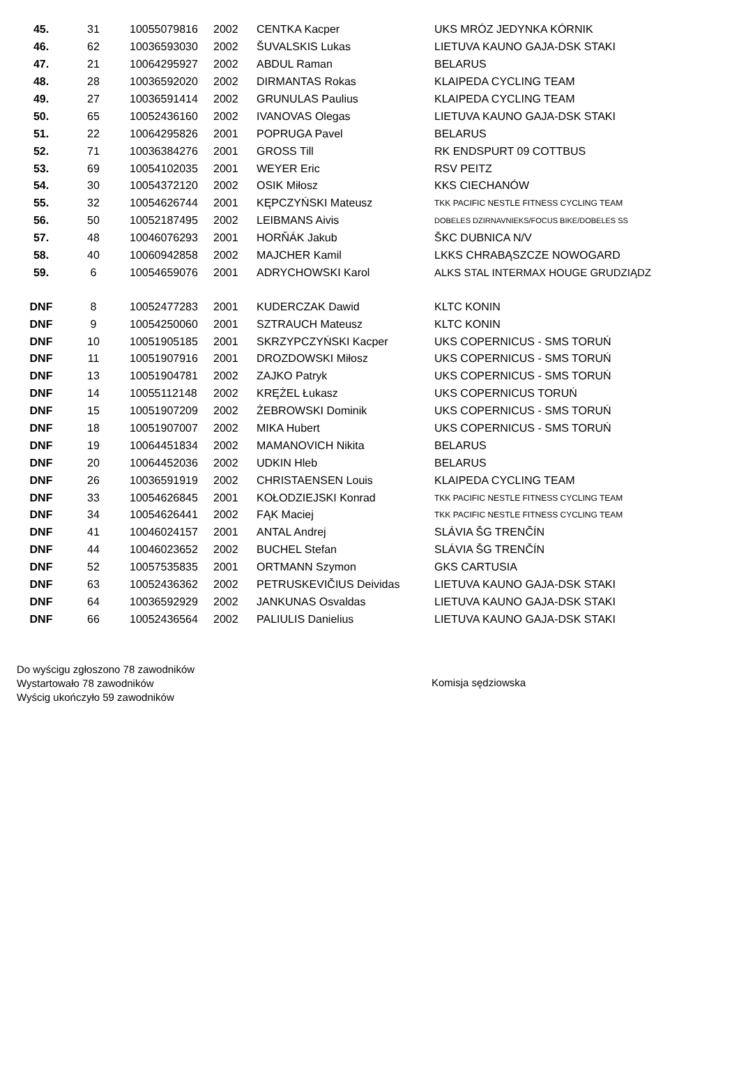| 45. | 31 | 10055079816 | 2002 | CENTKA Kacper | UKS MRÓZ JEDYNKA KÓRNIK |
| 46. | 62 | 10036593030 | 2002 | ŠUVALSKIS Lukas | LIETUVA KAUNO GAJA-DSK STAKI |
| 47. | 21 | 10064295927 | 2002 | ABDUL Raman | BELARUS |
| 48. | 28 | 10036592020 | 2002 | DIRMANTAS Rokas | KLAIPEDA CYCLING TEAM |
| 49. | 27 | 10036591414 | 2002 | GRUNULAS Paulius | KLAIPEDA CYCLING TEAM |
| 50. | 65 | 10052436160 | 2002 | IVANOVAS Olegas | LIETUVA KAUNO GAJA-DSK STAKI |
| 51. | 22 | 10064295826 | 2001 | POPRUGA Pavel | BELARUS |
| 52. | 71 | 10036384276 | 2001 | GROSS Till | RK ENDSPURT 09 COTTBUS |
| 53. | 69 | 10054102035 | 2001 | WEYER Eric | RSV PEITZ |
| 54. | 30 | 10054372120 | 2002 | OSIK Miłosz | KKS CIECHANÓW |
| 55. | 32 | 10054626744 | 2001 | KĘPCZYŃSKI Mateusz | TKK PACIFIC NESTLE FITNESS CYCLING TEAM |
| 56. | 50 | 10052187495 | 2002 | LEIBMANS Aivis | DOBELES DZIRNAVNIEKS/FOCUS BIKE/DOBELES SS |
| 57. | 48 | 10046076293 | 2001 | HORŇÁK Jakub | ŠKC DUBNICA N/V |
| 58. | 40 | 10060942858 | 2002 | MAJCHER Kamil | LKKS CHRABĄSZCZE NOWOGARD |
| 59. | 6 | 10054659076 | 2001 | ADRYCHOWSKI Karol | ALKS STAL INTERMAX HOUGE GRUDZIĄDZ |
| DNF | 8 | 10052477283 | 2001 | KUDERCZAK Dawid | KLTC KONIN |
| DNF | 9 | 10054250060 | 2001 | SZTRAUCH Mateusz | KLTC KONIN |
| DNF | 10 | 10051905185 | 2001 | SKRZYPCZYŃSKI Kacper | UKS COPERNICUS - SMS TORUŃ |
| DNF | 11 | 10051907916 | 2001 | DROZDOWSKI Miłosz | UKS COPERNICUS - SMS TORUŃ |
| DNF | 13 | 10051904781 | 2002 | ZAJKO Patryk | UKS COPERNICUS - SMS TORUŃ |
| DNF | 14 | 10055112148 | 2002 | KRĘŻEL Łukasz | UKS COPERNICUS TORUŃ |
| DNF | 15 | 10051907209 | 2002 | ŻEBROWSKI Dominik | UKS COPERNICUS - SMS TORUŃ |
| DNF | 18 | 10051907007 | 2002 | MIKA Hubert | UKS COPERNICUS - SMS TORUŃ |
| DNF | 19 | 10064451834 | 2002 | MAMANOVICH Nikita | BELARUS |
| DNF | 20 | 10064452036 | 2002 | UDKIN Hleb | BELARUS |
| DNF | 26 | 10036591919 | 2002 | CHRISTAENSEN Louis | KLAIPEDA CYCLING TEAM |
| DNF | 33 | 10054626845 | 2001 | KOŁODZIEJSKI Konrad | TKK PACIFIC NESTLE FITNESS CYCLING TEAM |
| DNF | 34 | 10054626441 | 2002 | FĄK Maciej | TKK PACIFIC NESTLE FITNESS CYCLING TEAM |
| DNF | 41 | 10046024157 | 2001 | ANTAL Andrej | SLÁVIA ŠG TRENČÍN |
| DNF | 44 | 10046023652 | 2002 | BUCHEL Stefan | SLÁVIA ŠG TRENČÍN |
| DNF | 52 | 10057535835 | 2001 | ORTMANN Szymon | GKS CARTUSIA |
| DNF | 63 | 10052436362 | 2002 | PETRUSKEVIČIUS Deividas | LIETUVA KAUNO GAJA-DSK STAKI |
| DNF | 64 | 10036592929 | 2002 | JANKUNAS Osvaldas | LIETUVA KAUNO GAJA-DSK STAKI |
| DNF | 66 | 10052436564 | 2002 | PALIULIS Danielius | LIETUVA KAUNO GAJA-DSK STAKI |
Do wyścigu zgłoszono 78 zawodników
Wystartowało 78 zawodników
Wyścig ukończyło 59 zawodników
Komisja sędziowska